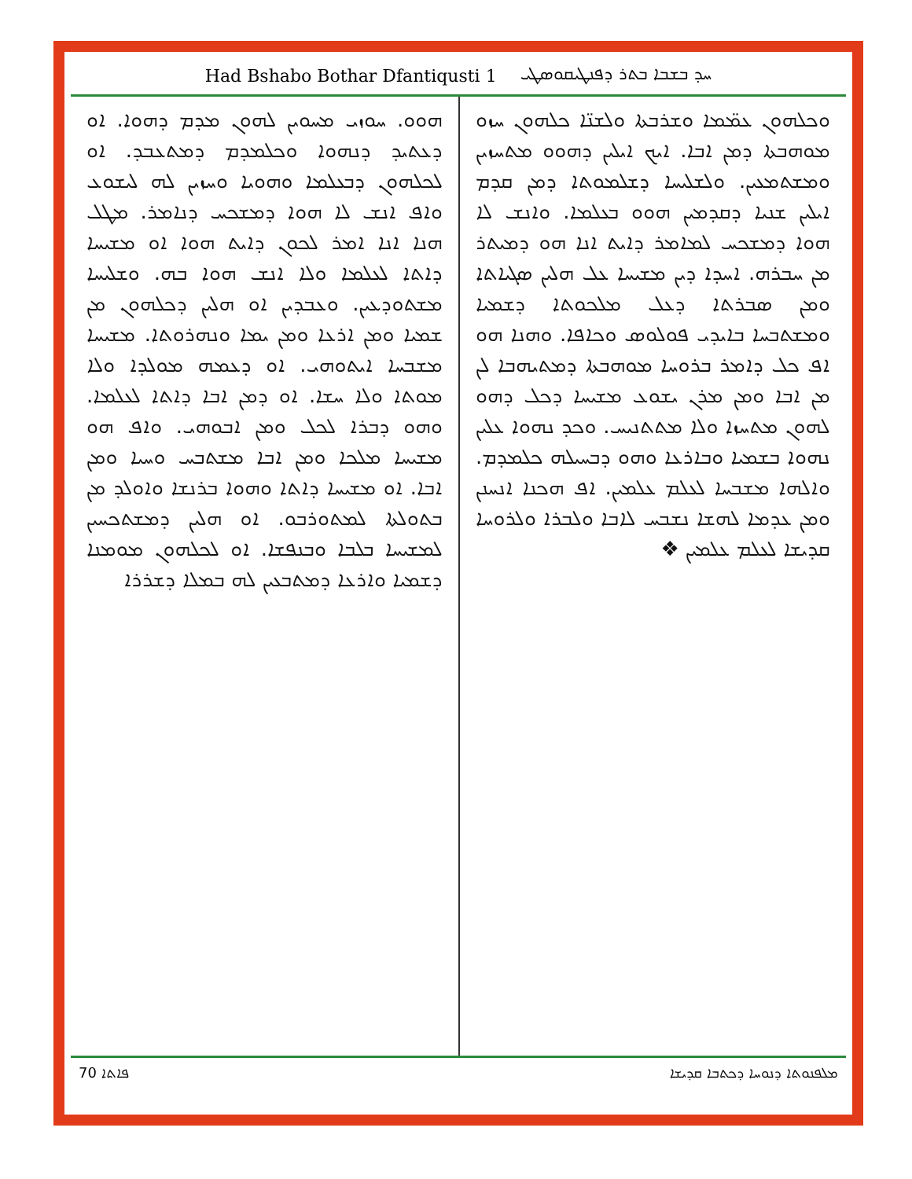Had Bshabo Bothar Dfantiqusti 1 ܚܕ ܒܫܒܐ ܒܬܪ ܕܦܢܛܝܩܘܣܛܝ
ܘܟܠܗܘܢ ܥܡ̈ܡܐ ܘܫܪܒܬܐ ܘܠܫܢ̈ܐ ܟܠܗܘܢ ܚܙܘ ܡܘܗܒܬܐ ܕܡܢ ܐܒܐ. ܐܝܟ ܐܝܠܝܢ ܕܗܘܘ ܡܬܚܙܝܢ ܘܡܫܬܡܥܝܢ. ܘܠܫܠܝܚܐ ܕܫܠܡܘܬܐ ܕܡܢ ܩܕܡ ܐܝܠܝܢ ܫܢܝܐ ܕܩܕܡܝܢ ܗܘܘ ܒܥܠܡܐ. ܘܐܢܫ ܠܐ ܗܘܐ ܕܡܫܟܚ ܠܡܐܡܪ ܕܐܝܬ ܐܢܐ ܗܘ ܕܡܝܬܪ ܡܢ ܚܒܪܗ. ܐܚܕܐ ܕܝܢ ܡܫܝܚܐ ܥܠ ܗܠܝܢ ܣܓܝܐܬܐ ܘܡܢ ܣܒܪܬܐ ܕܥܠ ܡܠܟܘܬܐ ܕܫܡܝܐ ܘܡܫܬܒܚܐ ܒܐܝܕܝ ܦܘܠܘܣ ܘܟܐܦܐ. ܘܗܢܐ ܗܘ ܐܦ ܟܠ ܕܐܡܪ ܒܪܘܚܐ ܡܘܗܒܬܐ ܕܡܬܝܗܒܐ ܠܢ ܡܢ ܐܒܐ ܘܡܢ ܡܪܢ ܝܫܘܥ ܡܫܝܚܐ ܕܟܠ ܕܗܘ ܠܗܘܢ ܡܬܚܙܐ ܘܠܐ ܡܬܬܢܝܚ. ܘܟܕ ܢܗܘܐ ܥܠܝܢ ܢܗܘܐ ܒܫܡܝܐ ܘܒܐܪܥܐ ܘܗܘ ܕܒܚܝܠܗ ܟܠܡܕܡ. ܘܐܠܗܐ ܡܫܒܚܐ ܠܥܠܡ ܥܠܡܝܢ. ܐܦ ܗܟܢܐ ܐܢܚܢܢ ܘܡܢ ܥܕܡܐ ܠܗܫܐ ܢܫܒܚ ܠܐܒܐ ܘܠܒܪܐ ܘܠܪܘܚܐ ܩܕܝܫܐ ܠܥܠܡ ܥܠܡܝܢ ❖
ܗܘܘ. ܚܘܙܝ ܡܚܘܝܢ ܠܗܘܢ ܡܕܡ ܕܗܘܐ. ܐܘ ܕܥܬܝܕ ܕܢܗܘܐ ܘܟܠܡܕܡ ܕܡܬܥܒܕ. ܐܘ ܠܟܠܗܘܢ ܕܒܥܠܡܐ ܘܗܘܝܐ ܘܚܙܝܢ ܠܗ ܠܝܫܘܥ ܘܐܦ ܐܢܫ ܠܐ ܗܘܐ ܕܡܫܟܚ ܕܢܐܡܪ. ܡܛܠ ܗܢܐ ܐܢܐ ܐܡܪ ܠܟܘܢ ܕܐܝܬ ܗܘܐ ܐܘ ܡܫܝܚܐ ܕܐܬܐ ܠܥܠܡܐ ܘܠܐ ܐܢܫ ܗܘܐ ܒܗ. ܘܫܠܝܚܐ ܡܫܬܘܕܥܝܢ. ܘܥܒܕܝܢ ܐܘ ܗܠܝܢ ܕܟܠܗܘܢ ܡܢ ܫܡܝܐ ܘܡܢ ܐܪܥܐ ܘܡܢ ܝܡܐ ܘܢܗܪܘܬܐ. ܡܫܝܚܐ ܡܫܒܚܐ ܐܝܬܘܗܝ. ܐܘ ܕܥܡܗ ܡܘܠܕܐ ܘܠܐ ܡܘܬܐ ܘܠܐ ܚܫܐ. ܐܘ ܕܡܢ ܐܒܐ ܕܐܬܐ ܠܥܠܡܐ. ܘܗܘ ܕܒܪܐ ܠܟܠ ܘܡܢ ܐܒܘܗܝ. ܘܐܦ ܗܘ ܡܫܝܚܐ ܡܠܟܐ ܘܡܢ ܐܒܐ ܡܫܬܒܚ ܘܚܝܐ ܘܡܢ ܐܒܐ. ܐܘ ܡܫܝܚܐ ܕܐܬܐ ܘܗܘܐ ܒܪܢܫܐ ܘܐܘܠܕ ܡܢ ܒܬܘܠܬܐ ܠܡܬܘܪܒܘ. ܐܘ ܗܠܝܢ ܕܡܫܬܟܚܝܢ ܠܡܫܝܚܐ ܒܠܒܐ ܘܒܢܦܫܐ. ܐܘ ܠܟܠܗܘܢ ܡܘܡܢܐ ܕܫܡܝܐ ܘܐܪܥܐ ܕܡܬܒܥܝܢ ܠܗ ܒܡܠܐ ܕܫܪܪܐ
70 ܦܐܬܐ ܡܠܦܢܘܬܐ ܕܢܘܚܐ ܕܟܬܒܐ ܩܕܝܫܐ